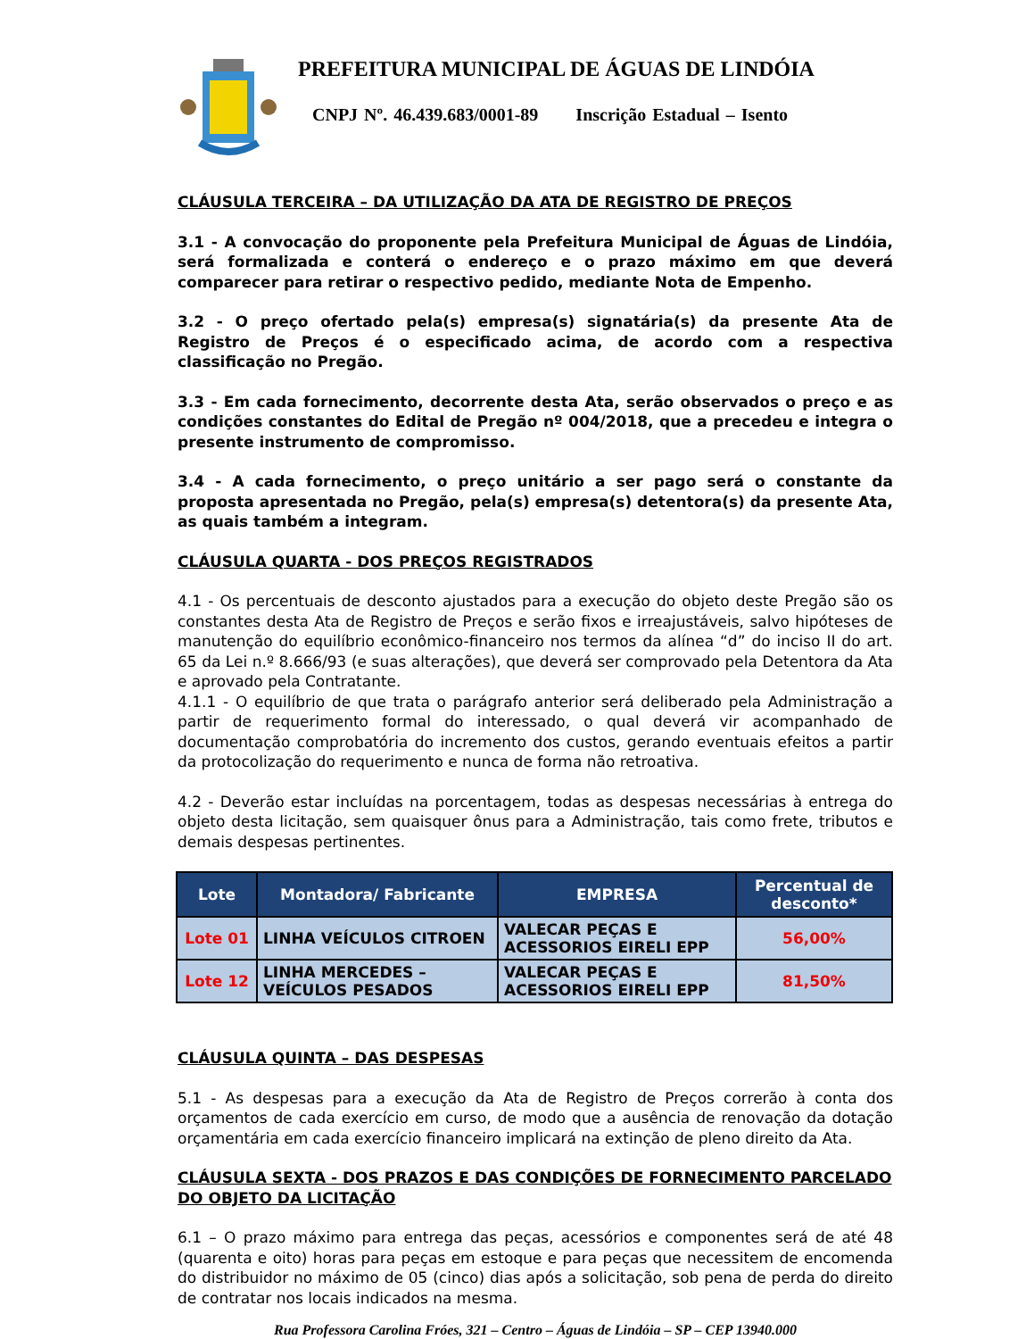PREFEITURA MUNICIPAL DE ÁGUAS DE LINDÓIA
CNPJ Nº. 46.439.683/0001-89 Inscrição Estadual – Isento
CLÁUSULA TERCEIRA – DA UTILIZAÇÃO DA ATA DE REGISTRO DE PREÇOS
3.1 - A convocação do proponente pela Prefeitura Municipal de Águas de Lindóia, será formalizada e conterá o endereço e o prazo máximo em que deverá comparecer para retirar o respectivo pedido, mediante Nota de Empenho.
3.2 - O preço ofertado pela(s) empresa(s) signatária(s) da presente Ata de Registro de Preços é o especificado acima, de acordo com a respectiva classificação no Pregão.
3.3 - Em cada fornecimento, decorrente desta Ata, serão observados o preço e as condições constantes do Edital de Pregão nº 004/2018, que a precedeu e integra o presente instrumento de compromisso.
3.4 - A cada fornecimento, o preço unitário a ser pago será o constante da proposta apresentada no Pregão, pela(s) empresa(s) detentora(s) da presente Ata, as quais também a integram.
CLÁUSULA QUARTA - DOS PREÇOS REGISTRADOS
4.1 - Os percentuais de desconto ajustados para a execução do objeto deste Pregão são os constantes desta Ata de Registro de Preços e serão fixos e irreajustáveis, salvo hipóteses de manutenção do equilíbrio econômico-financeiro nos termos da alínea “d” do inciso II do art. 65 da Lei n.º 8.666/93 (e suas alterações), que deverá ser comprovado pela Detentora da Ata e aprovado pela Contratante.
4.1.1 - O equilíbrio de que trata o parágrafo anterior será deliberado pela Administração a partir de requerimento formal do interessado, o qual deverá vir acompanhado de documentação comprobatória do incremento dos custos, gerando eventuais efeitos a partir da protocolização do requerimento e nunca de forma não retroativa.
4.2 - Deverão estar incluídas na porcentagem, todas as despesas necessárias à entrega do objeto desta licitação, sem quaisquer ônus para a Administração, tais como frete, tributos e demais despesas pertinentes.
| Lote | Montadora/ Fabricante | EMPRESA | Percentual de desconto* |
| --- | --- | --- | --- |
| Lote 01 | LINHA VEÍCULOS CITROEN | VALECAR PEÇAS E ACESSORIOS EIRELI EPP | 56,00% |
| Lote 12 | LINHA MERCEDES – VEÍCULOS PESADOS | VALECAR PEÇAS E ACESSORIOS EIRELI EPP | 81,50% |
CLÁUSULA QUINTA – DAS DESPESAS
5.1 - As despesas para a execução da Ata de Registro de Preços correrão à conta dos orçamentos de cada exercício em curso, de modo que a ausência de renovação da dotação orçamentária em cada exercício financeiro implicará na extinção de pleno direito da Ata.
CLÁUSULA SEXTA - DOS PRAZOS E DAS CONDIÇÕES DE FORNECIMENTO PARCELADO DO OBJETO DA LICITAÇÃO
6.1 – O prazo máximo para entrega das peças, acessórios e componentes será de até 48 (quarenta e oito) horas para peças em estoque e para peças que necessitem de encomenda do distribuidor no máximo de 05 (cinco) dias após a solicitação, sob pena de perda do direito de contratar nos locais indicados na mesma.
Rua Professora Carolina Fróes, 321 – Centro – Águas de Lindóia – SP – CEP 13940.000